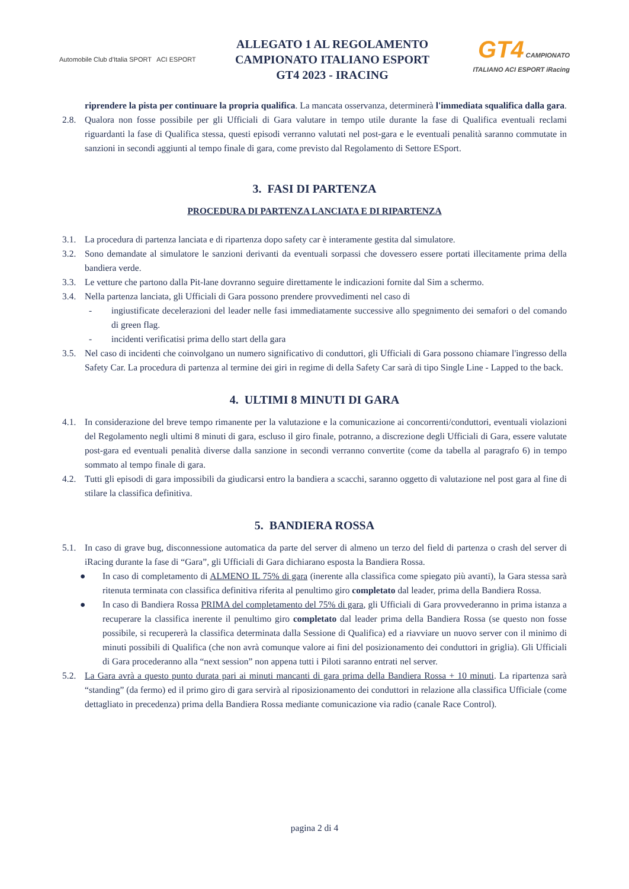Automobile Club d'Italia SPORT ACI ESPORT
ALLEGATO 1 AL REGOLAMENTO
CAMPIONATO ITALIANO ESPORT
GT4 2023 - IRACING
GT4 CAMPIONATO ITALIANO ACI ESPORT iRacing
riprendere la pista per continuare la propria qualifica. La mancata osservanza, determinerà l'immediata squalifica dalla gara.
2.8. Qualora non fosse possibile per gli Ufficiali di Gara valutare in tempo utile durante la fase di Qualifica eventuali reclami riguardanti la fase di Qualifica stessa, questi episodi verranno valutati nel post-gara e le eventuali penalità saranno commutate in sanzioni in secondi aggiunti al tempo finale di gara, come previsto dal Regolamento di Settore ESport.
3. FASI DI PARTENZA
PROCEDURA DI PARTENZA LANCIATA E DI RIPARTENZA
3.1. La procedura di partenza lanciata e di ripartenza dopo safety car è interamente gestita dal simulatore.
3.2. Sono demandate al simulatore le sanzioni derivanti da eventuali sorpassi che dovessero essere portati illecitamente prima della bandiera verde.
3.3. Le vetture che partono dalla Pit-lane dovranno seguire direttamente le indicazioni fornite dal Sim a schermo.
3.4. Nella partenza lanciata, gli Ufficiali di Gara possono prendere provvedimenti nel caso di
- ingiustificate decelerazioni del leader nelle fasi immediatamente successive allo spegnimento dei semafori o del comando di green flag.
- incidenti verificatisi prima dello start della gara
3.5. Nel caso di incidenti che coinvolgano un numero significativo di conduttori, gli Ufficiali di Gara possono chiamare l'ingresso della Safety Car. La procedura di partenza al termine dei giri in regime di della Safety Car sarà di tipo Single Line - Lapped to the back.
4. ULTIMI 8 MINUTI DI GARA
4.1. In considerazione del breve tempo rimanente per la valutazione e la comunicazione ai concorrenti/conduttori, eventuali violazioni del Regolamento negli ultimi 8 minuti di gara, escluso il giro finale, potranno, a discrezione degli Ufficiali di Gara, essere valutate post-gara ed eventuali penalità diverse dalla sanzione in secondi verranno convertite (come da tabella al paragrafo 6) in tempo sommato al tempo finale di gara.
4.2. Tutti gli episodi di gara impossibili da giudicarsi entro la bandiera a scacchi, saranno oggetto di valutazione nel post gara al fine di stilare la classifica definitiva.
5. BANDIERA ROSSA
5.1. In caso di grave bug, disconnessione automatica da parte del server di almeno un terzo del field di partenza o crash del server di iRacing durante la fase di “Gara”, gli Ufficiali di Gara dichiarano esposta la Bandiera Rossa.
● In caso di completamento di ALMENO IL 75% di gara (inerente alla classifica come spiegato più avanti), la Gara stessa sarà ritenuta terminata con classifica definitiva riferita al penultimo giro completato dal leader, prima della Bandiera Rossa.
● In caso di Bandiera Rossa PRIMA del completamento del 75% di gara, gli Ufficiali di Gara provvederanno in prima istanza a recuperare la classifica inerente il penultimo giro completato dal leader prima della Bandiera Rossa (se questo non fosse possibile, si recupererà la classifica determinata dalla Sessione di Qualifica) ed a riavviare un nuovo server con il minimo di minuti possibili di Qualifica (che non avrà comunque valore ai fini del posizionamento dei conduttori in griglia). Gli Ufficiali di Gara procederanno alla “next session” non appena tutti i Piloti saranno entrati nel server.
5.2. La Gara avrà a questo punto durata pari ai minuti mancanti di gara prima della Bandiera Rossa + 10 minuti. La ripartenza sarà “standing” (da fermo) ed il primo giro di gara servirà al riposizionamento dei conduttori in relazione alla classifica Ufficiale (come dettagliato in precedenza) prima della Bandiera Rossa mediante comunicazione via radio (canale Race Control).
pagina 2 di 4